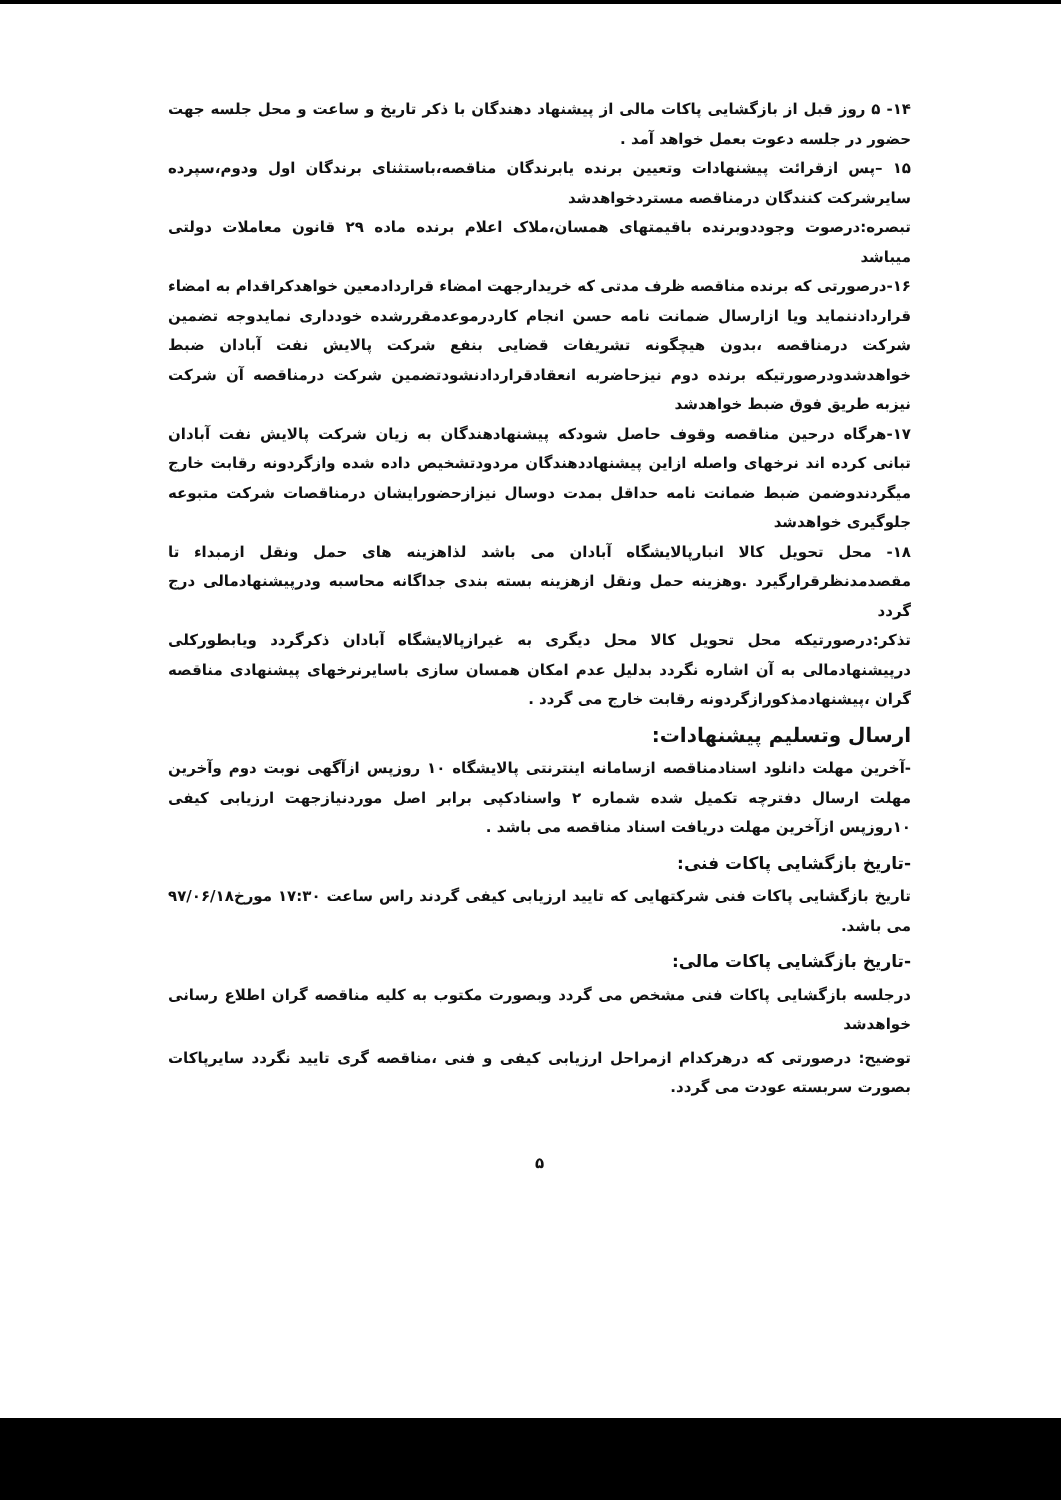۱۴- ۵ روز قبل از بازگشایی پاکات مالی از پیشنهاد دهندگان با ذکر تاریخ و ساعت و محل جلسه جهت حضور در جلسه دعوت بعمل خواهد آمد .
۱۵ –پس ازقرائت پیشنهادات وتعیین برنده یابرندگان مناقصه،باستثنای برندگان اول ودوم،سپرده سایرشرکت کنندگان درمناقصه مستردخواهدشد
تبصره:درصوت وجوددوبرنده باقیمتهای همسان،ملاک اعلام برنده ماده ۲۹ قانون معاملات دولتی میباشد
۱۶-درصورتی که برنده مناقصه ظرف مدتی که خریدارجهت امضاء قراردادمعین خواهدکراقدام به امضاء قراردادننماید ویا ازارسال ضمانت نامه حسن انجام کاردرموعدمقررشده خودداری نمایدوجه تضمین شرکت درمناقصه ،بدون هیچگونه تشریفات قضایی بنفع شرکت پالایش نفت آبادان ضبط خواهدشدودرصورتیکه برنده دوم نیزحاضربه انعقادقراردادنشودتضمین شرکت درمناقصه آن شرکت نیزبه طریق فوق ضبط خواهدشد
۱۷-هرگاه درحین مناقصه وقوف حاصل شودکه پیشنهادهندگان به زیان شرکت پالایش نفت آبادان تبانی کرده اند نرخهای واصله ازاین پیشنهاددهندگان مردودتشخیص داده شده وازگردونه رقابت خارج میگردندوضمن ضبط ضمانت نامه حداقل بمدت دوسال نیزازحضورایشان درمناقصات شرکت متبوعه جلوگیری خواهدشد
۱۸- محل تحویل کالا انبارپالایشگاه آبادان می باشد لذاهزینه های حمل ونقل ازمبداء تا مقصدمدنظرقرارگیرد .وهزینه حمل ونقل ازهزینه بسته بندی جداگانه محاسبه ودرپیشنهادمالی درج گردد
تذکر:درصورتیکه محل تحویل کالا محل دیگری به غیرازپالایشگاه آبادان ذکرگردد ویابطورکلی درپیشنهادمالی به آن اشاره نگردد بدلیل عدم امکان همسان سازی باسایرنرخهای پیشنهادی مناقصه گران ،پیشنهادمذکورازگردونه رقابت خارج می گردد .
ارسال وتسلیم پیشنهادات:
-آخرین مهلت دانلود اسنادمناقصه ازسامانه اینترنتی پالایشگاه ۱۰ روزپس ازآگهی نوبت دوم وآخرین مهلت ارسال دفترچه تکمیل شده شماره ۲ واسنادکپی برابر اصل موردنیازجهت ارزیابی کیفی ۱۰روزپس ازآخرین مهلت دریافت اسناد مناقصه می باشد .
-تاریخ بازگشایی پاکات فنی:
تاریخ بازگشایی پاکات فنی شرکتهایی که تایید ارزیابی کیفی گردند راس ساعت ۱۷:۳۰ مورخ۹۷/۰۶/۱۸ می باشد.
-تاریخ بازگشایی پاکات مالی:
درجلسه بازگشایی پاکات فنی مشخص می گردد وبصورت مکتوب به کلیه مناقصه گران اطلاع رسانی خواهدشد
توضیح: درصورتی که درهرکدام ازمراحل ارزیابی کیفی و فنی ،مناقصه گری تایید نگردد سایرپاکات بصورت سربسته عودت می گردد.
۵